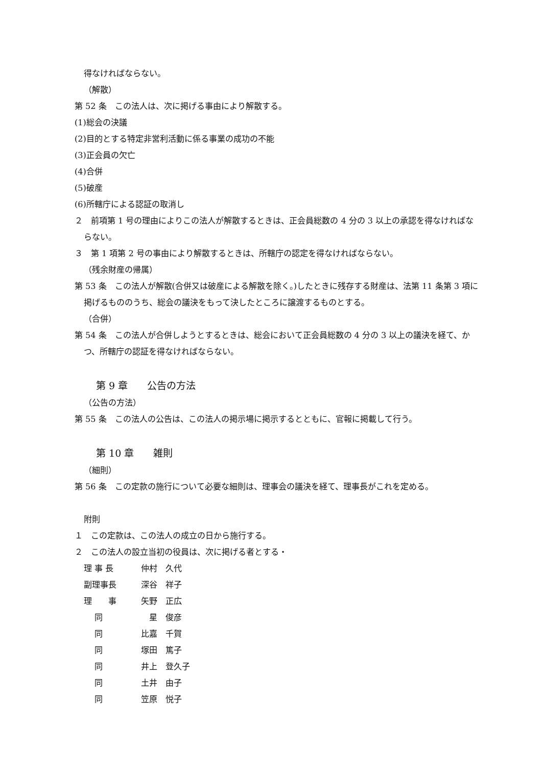得なければならない。
（解散）
第 52 条　この法人は、次に掲げる事由により解散する。
(1)総会の決議
(2)目的とする特定非営利活動に係る事業の成功の不能
(3)正会員の欠亡
(4)合併
(5)破産
(6)所轄庁による認証の取消し
２　前項第 1 号の理由によりこの法人が解散するときは、正会員総数の 4 分の 3 以上の承認を得なければならない。
３　第 1 項第 2 号の事由により解散するときは、所轄庁の認定を得なければならない。
（残余財産の帰属）
第 53 条　この法人が解散(合併又は破産による解散を除く。)したときに残存する財産は、法第 11 条第 3 項に掲げるもののうち、総会の議決をもって決したところに譲渡するものとする。
（合併）
第 54 条　この法人が合併しようとするときは、総会において正会員総数の 4 分の 3 以上の議決を経て、かつ、所轄庁の認証を得なければならない。
第 9 章　　公告の方法
（公告の方法）
第 55 条　この法人の公告は、この法人の掲示場に掲示するとともに、官報に掲載して行う。
第 10 章　　雑則
（細則）
第 56 条　この定款の施行について必要な細則は、理事会の議決を経て、理事長がこれを定める。
附則
１　この定款は、この法人の成立の日から施行する。
２　この法人の設立当初の役員は、次に掲げる者とする・
理 事 長 仲村　久代
副理事長 深谷　祥子
理　　事 矢野　正広
　 同　星　俊彦
　 同 比嘉　千賀
　 同 塚田　篤子
　 同 井上　登久子
　 同 土井　由子
　 同 笠原　悦子